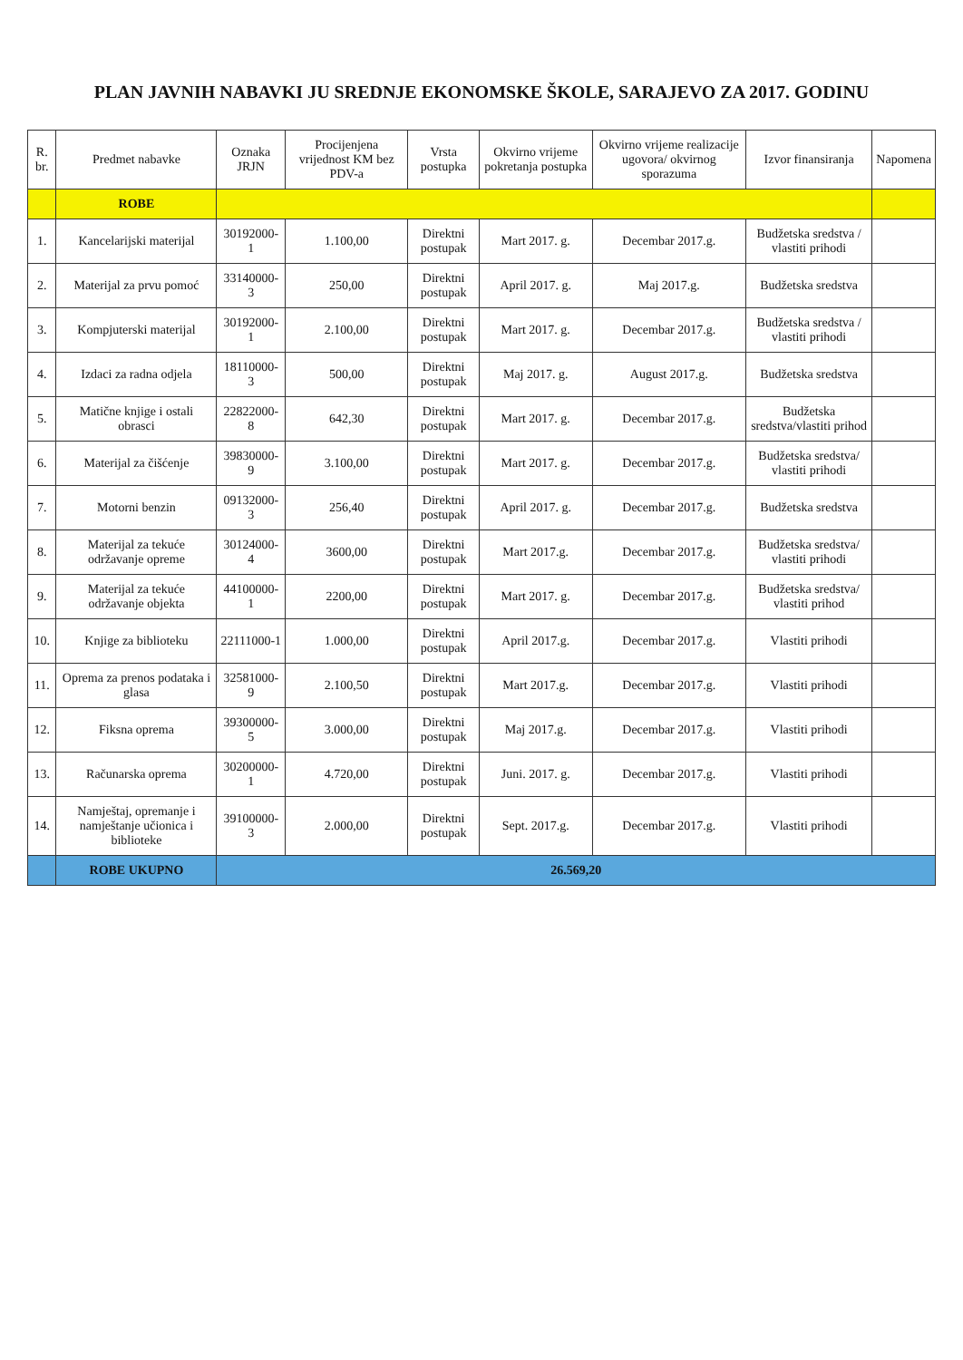PLAN JAVNIH NABAVKI JU SREDNJE EKONOMSKE ŠKOLE, SARAJEVO ZA 2017. GODINU
| R. br. | Predmet nabavke | Oznaka JRJN | Procijenjena vrijednost KM bez PDV-a | Vrsta postupka | Okvirno vrijeme pokretanja postupka | Okvirno vrijeme realizacije ugovora/ okvirnog sporazuma | Izvor finansiranja | Napomena |
| --- | --- | --- | --- | --- | --- | --- | --- | --- |
| | ROBE | | | | | | | |
| 1. | Kancelarijski materijal | 30192000-1 | 1.100,00 | Direktni postupak | Mart 2017. g. | Decembar 2017.g. | Budžetska sredstva / vlastiti prihodi | |
| 2. | Materijal za prvu pomoć | 33140000-3 | 250,00 | Direktni postupak | April 2017. g. | Maj 2017.g. | Budžetska sredstva | |
| 3. | Kompjuterski materijal | 30192000-1 | 2.100,00 | Direktni postupak | Mart 2017. g. | Decembar 2017.g. | Budžetska sredstva / vlastiti prihodi | |
| 4. | Izdaci za radna odjela | 18110000-3 | 500,00 | Direktni postupak | Maj 2017. g. | August 2017.g. | Budžetska sredstva | |
| 5. | Matične knjige i ostali obrasci | 22822000-8 | 642,30 | Direktni postupak | Mart 2017. g. | Decembar 2017.g. | Budžetska sredstva/vlastiti prihod | |
| 6. | Materijal za čišćenje | 39830000-9 | 3.100,00 | Direktni postupak | Mart 2017. g. | Decembar 2017.g. | Budžetska sredstva/ vlastiti prihodi | |
| 7. | Motorni benzin | 09132000-3 | 256,40 | Direktni postupak | April 2017. g. | Decembar 2017.g. | Budžetska sredstva | |
| 8. | Materijal za tekuće održavanje opreme | 30124000-4 | 3600,00 | Direktni postupak | Mart 2017.g. | Decembar 2017.g. | Budžetska sredstva/ vlastiti prihodi | |
| 9. | Materijal za tekuće održavanje objekta | 44100000-1 | 2200,00 | Direktni postupak | Mart 2017. g. | Decembar 2017.g. | Budžetska sredstva/ vlastiti prihod | |
| 10. | Knjige za biblioteku | 22111000-1 | 1.000,00 | Direktni postupak | April 2017.g. | Decembar 2017.g. | Vlastiti prihodi | |
| 11. | Oprema za prenos podataka i glasa | 32581000-9 | 2.100,50 | Direktni postupak | Mart 2017.g. | Decembar 2017.g. | Vlastiti prihodi | |
| 12. | Fiksna oprema | 39300000-5 | 3.000,00 | Direktni postupak | Maj 2017.g. | Decembar 2017.g. | Vlastiti prihodi | |
| 13. | Računarska oprema | 30200000-1 | 4.720,00 | Direktni postupak | Juni. 2017. g. | Decembar 2017.g. | Vlastiti prihodi | |
| 14. | Namještaj, opremanje i namještanje učionica i biblioteke | 39100000-3 | 2.000,00 | Direktni postupak | Sept. 2017.g. | Decembar 2017.g. | Vlastiti prihodi | |
| | ROBE UKUPNO | 26.569,20 | | | | | | |